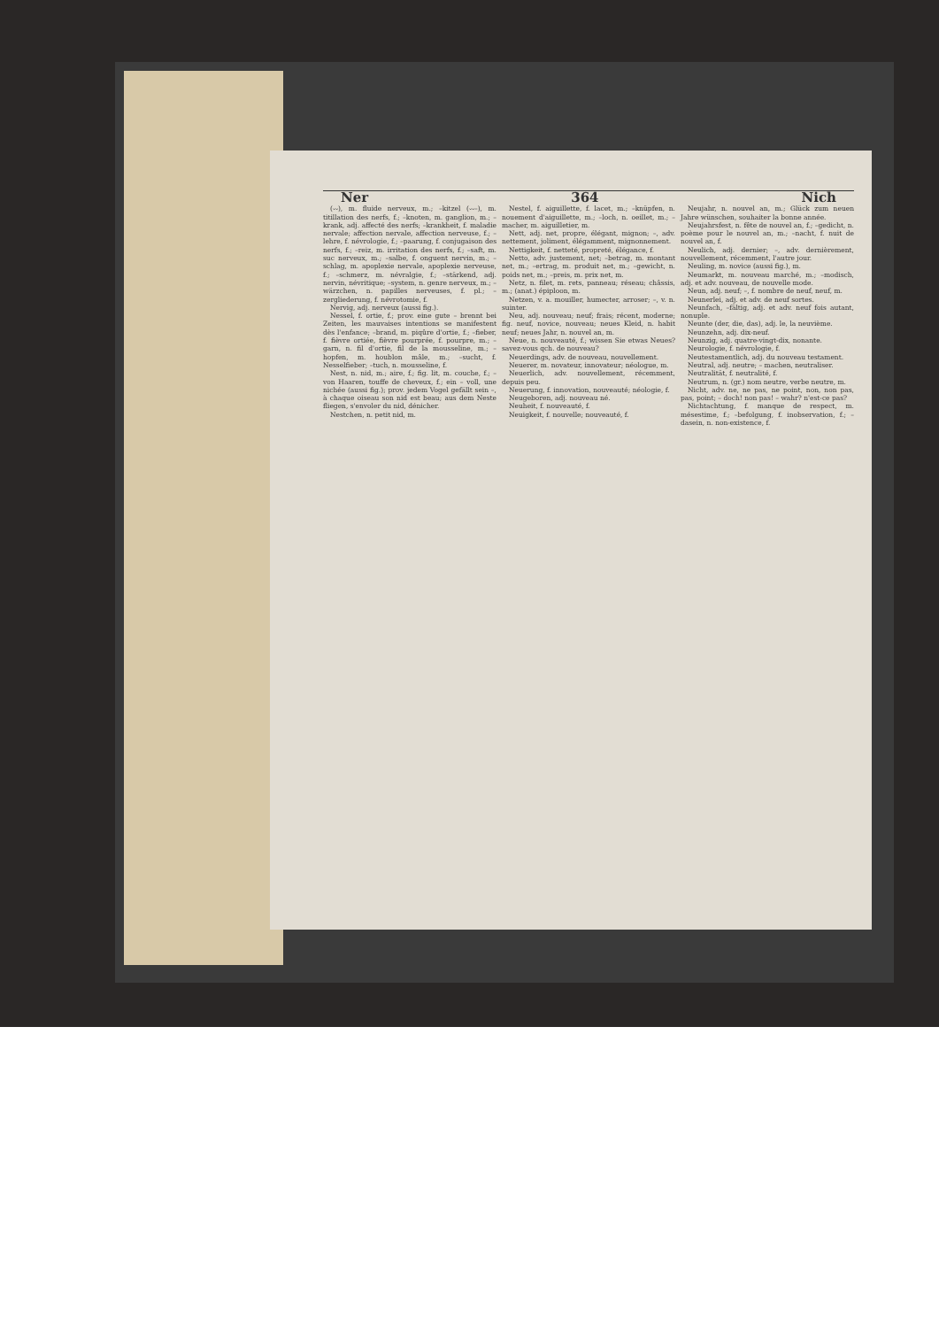Ner 364 Nich
(⏑⏑), m. fluide nerveux, m.; –kitzel (⏑⏑–), m. titillation des nerfs, f.; –knoten, m. ganglion, m.; –krank, adj. affecté des nerfs; –krankheit, f. maladie nervale; affection nervale, affection nerveuse, f.; –lehre, f. névrologie, f.; –paarung, f. conjugaison des nerfs, f.; –reiz, m. irritation des nerfs, f.; –saft, m. suc nerveux, m.; –salbe, f. onguent nervin, m.; –schlag, m. apoplexie nervale, apoplexie nerveuse, f.; –schmerz, m. névralgie, f.; –stärkend, adj. nervin, névritique; –system, n. genre nerveux, m.; –wärzchen, n. papilles nerveuses, f. pl.; –zergliederung, f. névrotomie, f.
Nervig, adj. nerveux (aussi fig.).
Nessel, f. ortie, f.; prov. eine gute – brennt bei Zeiten, les mauvaises intentions se manifestent dès l'enfance; –brand, m. piqûre d'ortie, f.; –fieber, f. fièvre ortiée, fièvre pourprée, f. pourpre, m.; –garn, n. fil d'ortie, fil de la mousseline, m.; –hopfen, m. houblon mâle, m.; –sucht, f. Nesselfieber; –tuch, n. mousseline, f.
Nest, n. nid, m.; aire, f.; fig. lit, m. couche, f.; – von Haaren, touffe de cheveux, f.; ein – voll, une nichée (aussi fig.); prov. jedem Vogel gefällt sein –, à chaque oiseau son nid est beau; aus dem Neste fliegen, s'envoler du nid, dénicher.
Nestchen, n. petit nid, m.
Nestel, f. aiguillette, f. lacet, m.; –knüpfen, n. nouement d'aiguillette, m.; –loch, n. oeillet, m.; –macher, m. aiguilletier, m.
Nett, adj. net, propre, élégant, mignon; –, adv. nettement, joliment, élégamment, mignonnement.
Nettigkeit, f. netteté, propreté, élégance, f.
Netto, adv. justement, net; –betrag, m. montant net, m.; –ertrag, m. produit net, m.; –gewicht, n. poids net, m.; –preis, m. prix net, m.
Netz, n. filet, m. rets, panneau; réseau; châssis, m.; (anat.) épiploon, m.
Netzen, v. a. mouiller, humecter, arroser; –, v. n. suinter.
Neu, adj. nouveau; neuf; frais; récent, moderne; fig. neuf, novice, nouveau; neues Kleid, n. habit neuf; neues Jahr, n. nouvel an, m.
Neue, n. nouveauté, f.; wissen Sie etwas Neues? savez-vous qch. de nouveau?
Neuerdings, adv. de nouveau, nouvellement.
Neuerer, m. novateur, innovateur; néologue, m.
Neuerlich, adv. nouvellement, récemment, depuis peu.
Neuerung, f. innovation, nouveauté; néologie, f.
Neugeboren, adj. nouveau né.
Neuheit, f. nouveauté, f.
Neuigkeit, f. nouvelle; nouveauté, f.
Neujahr, n. nouvel an, m.; Glück zum neuen Jahre wünschen, souhaiter la bonne année.
Neujahrsfest, n. fête de nouvel an, f.; –gedicht, n. poème pour le nouvel an, m.; –nacht, f. nuit de nouvel an, f.
Neulich, adj. dernier; –, adv. dernièrement, nouvellement, récemment, l'autre jour.
Neuling, m. novice (aussi fig.), m.
Neumarkt, m. nouveau marché, m.; –modisch, adj. et adv. nouveau, de nouvelle mode.
Neun, adj. neuf; –, f. nombre de neuf, neuf, m.
Neunerlei, adj. et adv. de neuf sortes.
Neunfach, –fältig, adj. et adv. neuf fois autant, nonuple.
Neunte (der, die, das), adj. le, la neuvième.
Neunzehn, adj. dix-neuf.
Neunzig, adj. quatre-vingt-dix, nonante.
Neurologie, f. névrologie, f.
Neutestamentlich, adj. du nouveau testament.
Neutral, adj. neutre; – machen, neutraliser.
Neutralität, f. neutralité, f.
Neutrum, n. (gr.) nom neutre, verbe neutre, m.
Nicht, adv. ne, ne pas, ne point, non, non pas, pas, point; – doch! non pas! – wahr? n'est-ce pas?
Nichtachtung, f. manque de respect, m. mésestime, f.; –befolgung, f. inobservation, f.; –dasein, n. non-existence, f.